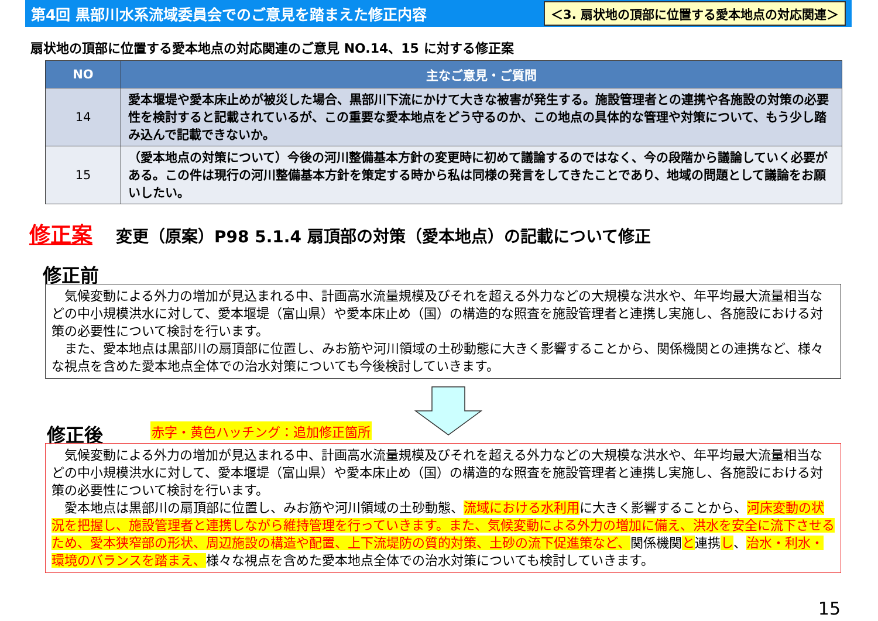第4回 黒部川水系流域委員会でのご意見を踏まえた修正内容
＜3. 扇状地の頂部に位置する愛本地点の対応関連＞
扇状地の頂部に位置する愛本地点の対応関連のご意見 NO.14、15 に対する修正案
| NO | 主なご意見・ご質問 |
| --- | --- |
| 14 | 愛本堰堤や愛本床止めが被災した場合、黒部川下流にかけて大きな被害が発生する。施設管理者との連携や各施設の対策の必要性を検討すると記載されているが、この重要な愛本地点をどう守るのか、この地点の具体的な管理や対策について、もう少し踏み込んで記載できないか。 |
| 15 | （愛本地点の対策について）今後の河川整備基本方針の変更時に初めて議論するのではなく、今の段階から議論していく必要がある。この件は現行の河川整備基本方針を策定する時から私は同様の発言をしてきたことであり、地域の問題として議論をお願いしたい。 |
修正案 変更（原案）P98 5.1.4 扇頂部の対策（愛本地点）の記載について修正
修正前
　気候変動による外力の増加が見込まれる中、計画高水流量規模及びそれを超える外力などの大規模な洪水や、年平均最大流量相当などの中小規模洪水に対して、愛本堰堤（富山県）や愛本床止め（国）の構造的な照査を施設管理者と連携し実施し、各施設における対策の必要性について検討を行います。
　また、愛本地点は黒部川の扇頂部に位置し、みお筋や河川領域の土砂動態に大きく影響することから、関係機関との連携など、様々な視点を含めた愛本地点全体での治水対策についても今後検討していきます。
修正後 赤字・黄色ハッチング：追加修正箇所
　気候変動による外力の増加が見込まれる中、計画高水流量規模及びそれを超える外力などの大規模な洪水や、年平均最大流量相当などの中小規模洪水に対して、愛本堰堤（富山県）や愛本床止め（国）の構造的な照査を施設管理者と連携し実施し、各施設における対策の必要性について検討を行います。
　愛本地点は黒部川の扇頂部に位置し、みお筋や河川領域の土砂動態、流域における水利用に大きく影響することから、河床変動の状況を把握し、施設管理者と連携しながら維持管理を行っていきます。また、気候変動による外力の増加に備え、洪水を安全に流下させるため、愛本狭窄部の形状、周辺施設の構造や配置、上下流堤防の質的対策、土砂の流下促進策など、関係機関と連携し、治水・利水・環境のバランスを踏まえ、様々な視点を含めた愛本地点全体での治水対策についても検討していきます。
15